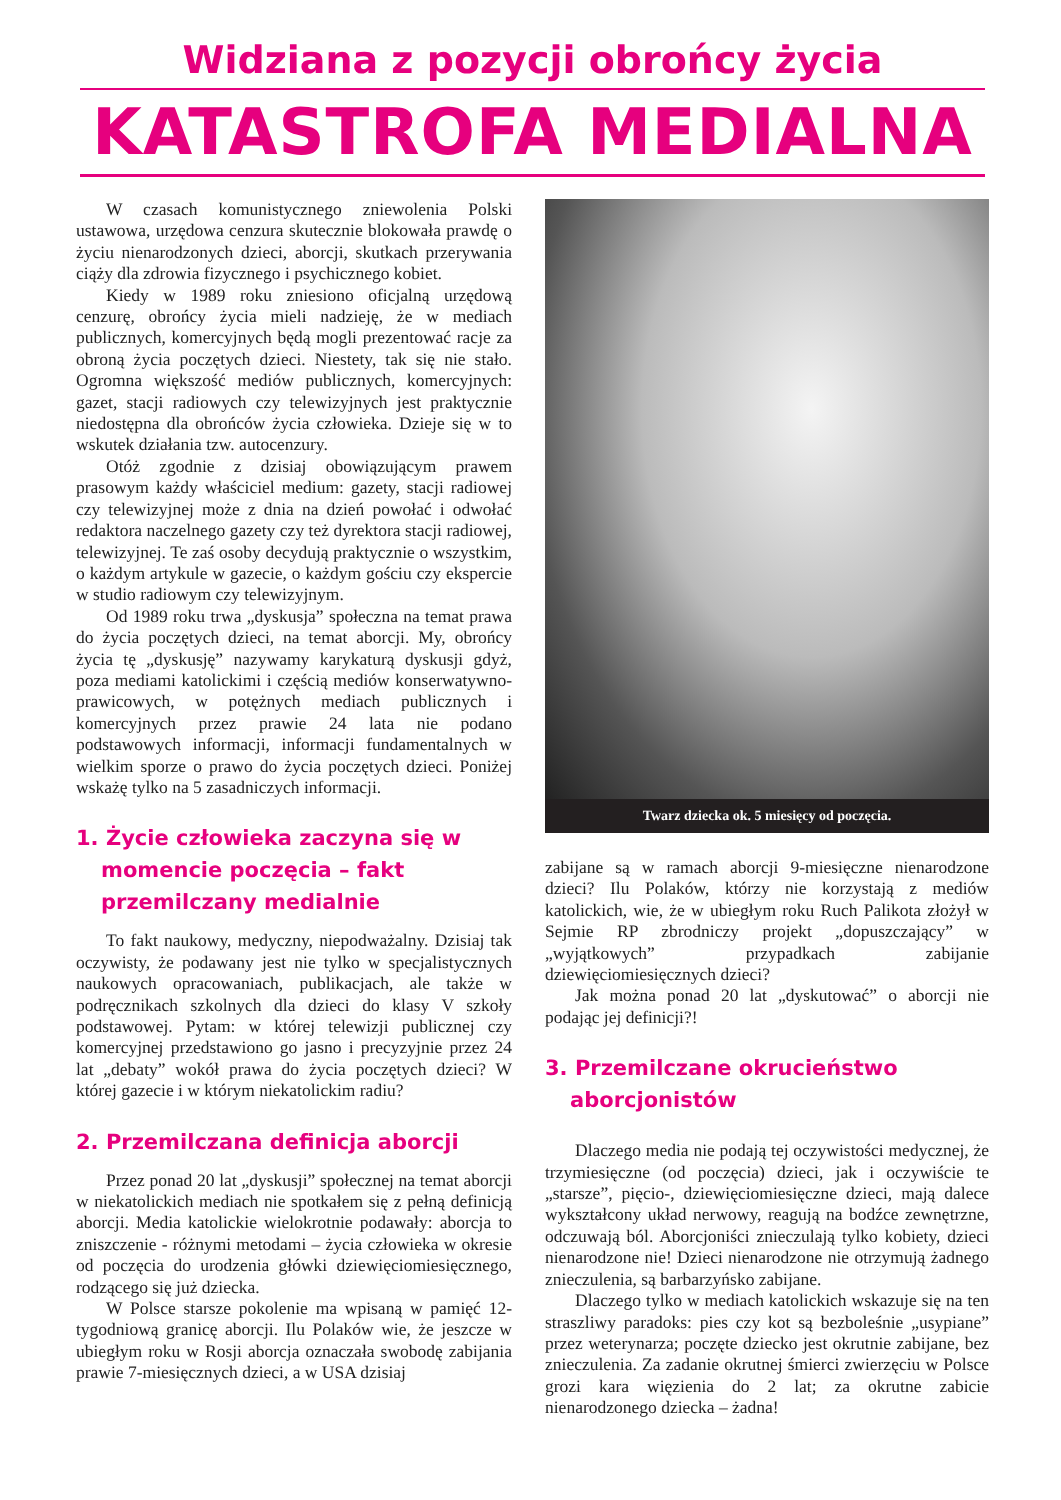Widziana z pozycji obrońcy życia
KATASTROFA MEDIALNA
W czasach komunistycznego zniewolenia Polski ustawowa, urzędowa cenzura skutecznie blokowała prawdę o życiu nienarodzonych dzieci, aborcji, skutkach przerywania ciąży dla zdrowia fizycznego i psychicznego kobiet.
Kiedy w 1989 roku zniesiono oficjalną urzędową cenzurę, obrońcy życia mieli nadzieję, że w mediach publicznych, komercyjnych będą mogli prezentować racje za obroną życia poczętych dzieci. Niestety, tak się nie stało. Ogromna większość mediów publicznych, komercyjnych: gazet, stacji radiowych czy telewizyjnych jest praktycznie niedostępna dla obrońców życia człowieka. Dzieje się w to wskutek działania tzw. autocenzury.
Otóż zgodnie z dzisiaj obowiązującym prawem prasowym każdy właściciel medium: gazety, stacji radiowej czy telewizyjnej może z dnia na dzień powołać i odwołać redaktora naczelnego gazety czy też dyrektora stacji radiowej, telewizyjnej. Te zaś osoby decydują praktycznie o wszystkim, o każdym artykule w gazecie, o każdym gościu czy ekspercie w studio radiowym czy telewizyjnym.
Od 1989 roku trwa „dyskusja” społeczna na temat prawa do życia poczętych dzieci, na temat aborcji. My, obrońcy życia tę „dyskusję” nazywamy karykaturą dyskusji gdyż, poza mediami katolickimi i częścią mediów konserwatywno-prawicowych, w potężnych mediach publicznych i komercyjnych przez prawie 24 lata nie podano podstawowych informacji, informacji fundamentalnych w wielkim sporze o prawo do życia poczętych dzieci. Poniżej wskażę tylko na 5 zasadniczych informacji.
1. Życie człowieka zaczyna się w momencie poczęcia – fakt przemilczany medialnie
To fakt naukowy, medyczny, niepodważalny. Dzisiaj tak oczywisty, że podawany jest nie tylko w specjalistycznych naukowych opracowaniach, publikacjach, ale także w podręcznikach szkolnych dla dzieci do klasy V szkoły podstawowej. Pytam: w której telewizji publicznej czy komercyjnej przedstawiono go jasno i precyzyjnie przez 24 lat „debaty” wokół prawa do życia poczętych dzieci? W której gazecie i w którym niekatolickim radiu?
2. Przemilczana definicja aborcji
Przez ponad 20 lat „dyskusji” społecznej na temat aborcji w niekatolickich mediach nie spotkałem się z pełną definicją aborcji. Media katolickie wielokrotnie podawały: aborcja to zniszczenie - różnymi metodami – życia człowieka w okresie od poczęcia do urodzenia główki dziewięciomiesięcznego, rodzącego się już dziecka.
W Polsce starsze pokolenie ma wpisaną w pamięć 12-tygodniową granicę aborcji. Ilu Polaków wie, że jeszcze w ubiegłym roku w Rosji aborcja oznaczała swobodę zabijania prawie 7-miesięcznych dzieci, a w USA dzisiaj
Twarz dziecka ok. 5 miesięcy od poczęcia.
zabijane są w ramach aborcji 9-miesięczne nienarodzone dzieci? Ilu Polaków, którzy nie korzystają z mediów katolickich, wie, że w ubiegłym roku Ruch Palikota złożył w Sejmie RP zbrodniczy projekt „dopuszczający” w „wyjątkowych” przypadkach zabijanie dziewięciomiesięcznych dzieci?
Jak można ponad 20 lat „dyskutować” o aborcji nie podając jej definicji?!
3. Przemilczane okrucieństwo aborcjonistów
Dlaczego media nie podają tej oczywistości medycznej, że trzymiesięczne (od poczęcia) dzieci, jak i oczywiście te „starsze”, pięcio-, dziewięciomiesięczne dzieci, mają dalece wykształcony układ nerwowy, reagują na bodźce zewnętrzne, odczuwają ból. Aborcjoniści znieczulają tylko kobiety, dzieci nienarodzone nie! Dzieci nienarodzone nie otrzymują żadnego znieczulenia, są barbarzyńsko zabijane.
Dlaczego tylko w mediach katolickich wskazuje się na ten straszliwy paradoks: pies czy kot są bezboleśnie „usypiane” przez weterynarza; poczęte dziecko jest okrutnie zabijane, bez znieczulenia. Za zadanie okrutnej śmierci zwierzęciu w Polsce grozi kara więzienia do 2 lat; za okrutne zabicie nienarodzonego dziecka – żadna!